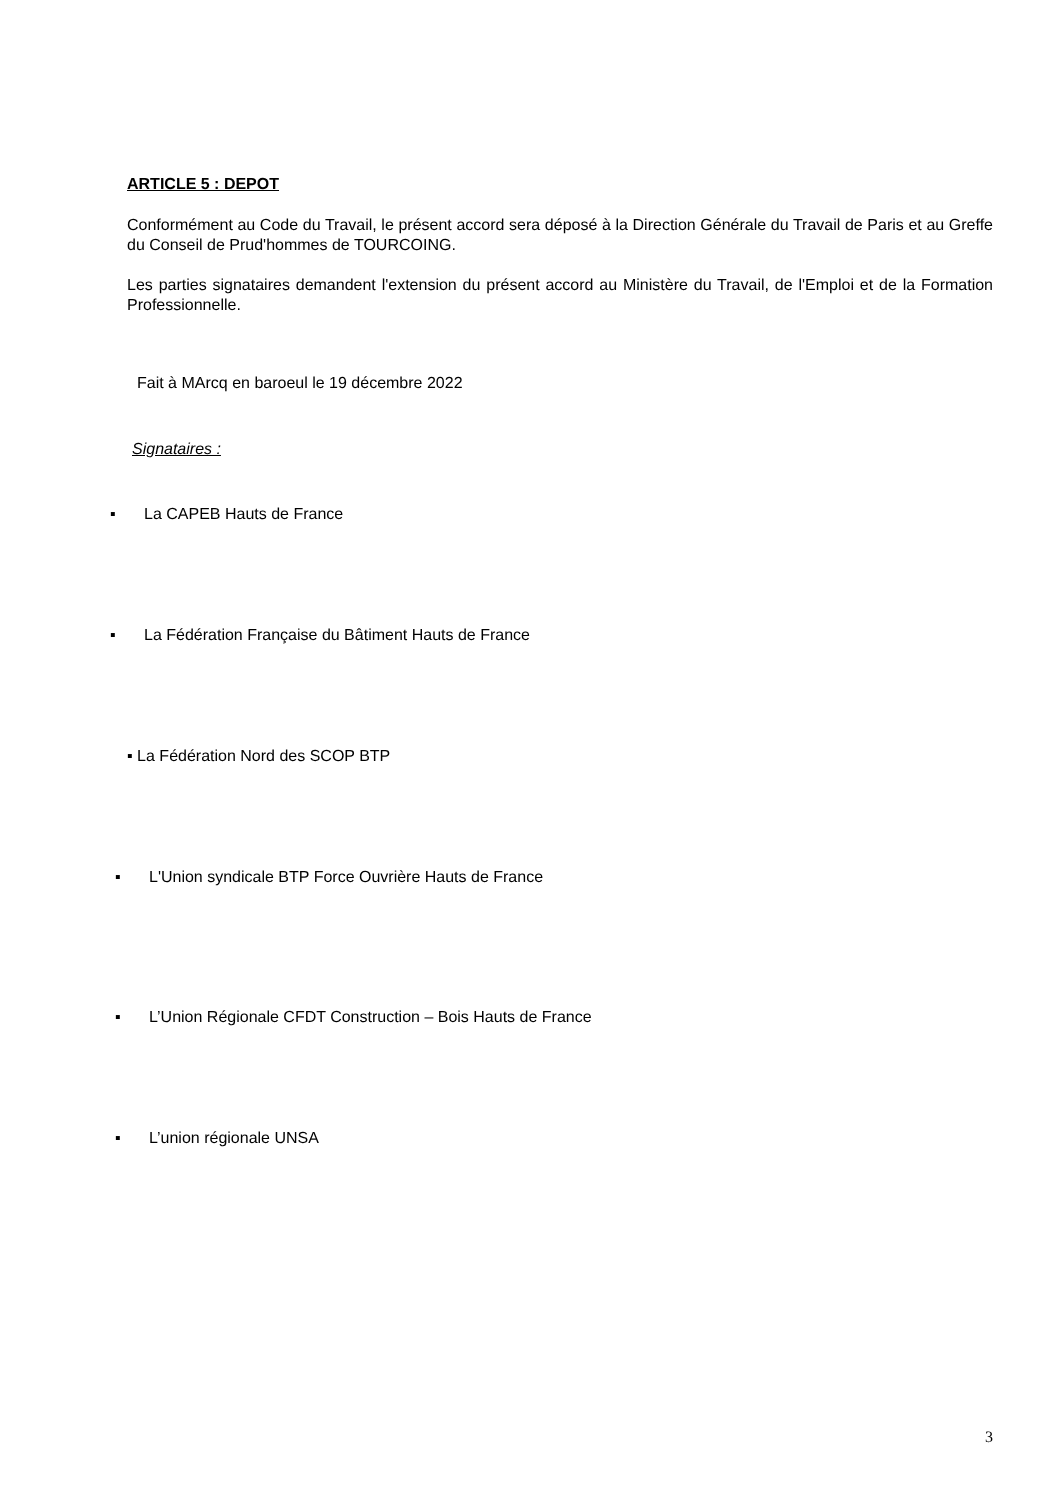ARTICLE 5 : DEPOT
Conformément au Code du Travail, le présent accord sera déposé à la Direction Générale du Travail de Paris et au Greffe du Conseil de Prud'hommes de TOURCOING.
Les parties signataires demandent l'extension du présent accord au Ministère du Travail, de l'Emploi et de la Formation Professionnelle.
Fait à MArcq en baroeul le 19 décembre 2022
Signataires :
▪ La CAPEB Hauts de France
▪ La Fédération Française du Bâtiment Hauts de France
▪ La Fédération Nord des SCOP BTP
▪ L'Union syndicale BTP Force Ouvrière Hauts de France
▪ L’Union Régionale CFDT Construction – Bois Hauts de France
▪ L’union régionale UNSA
3